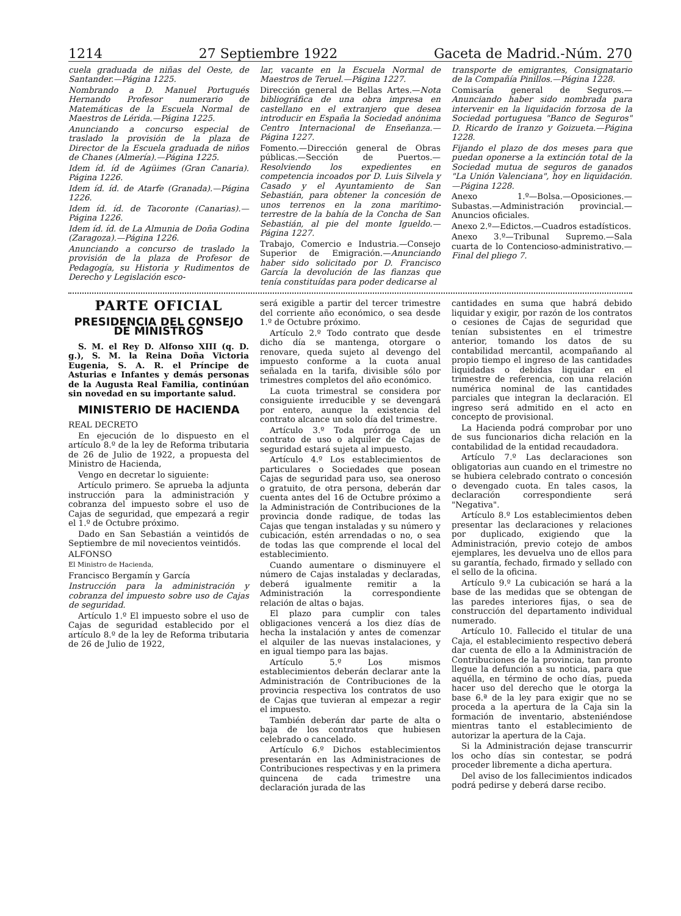1214 27 Septiembre 1922 Gaceta de Madrid.-Núm. 270
cuela graduada de niñas del Oeste, de Santander.—Página 1225.
Nombrando a D. Manuel Portugués Hernando Profesor numerario de Matemáticas de la Escuela Normal de Maestros de Lérida.—Página 1225.
Anunciando a concurso especial de traslado la provisión de la plaza de Director de la Escuela graduada de niños de Chanes (Almería).—Página 1225.
Idem íd. íd de Agüimes (Gran Canaria). Página 1226.
Idem íd. íd. de Atarfe (Granada).—Página 1226.
Idem íd. íd. de Tacoronte (Canarias).—Página 1226.
Idem íd. íd. de La Almunia de Doña Godina (Zaragoza).—Página 1226.
Anunciando a concurso de traslado la provisión de la plaza de Profesor de Pedagogía, su Historia y Rudimentos de Derecho y Legislación esco-
lar, vacante en la Escuela Normal de Maestros de Teruel.—Página 1227.
Dirección general de Bellas Artes.—Nota bibliográfica de una obra impresa en castellano en el extranjero que desea introducir en España la Sociedad anónima Centro Internacional de Enseñanza.—Página 1227.
Fomento.—Dirección general de Obras públicas.—Sección de Puertos.—Resolviendo los expedientes en competencia incoados por D. Luis Silvela y Casado y el Ayuntamiento de San Sebastián, para obtener la concesión de unos terrenos en la zona marítimo-terrestre de la bahía de la Concha de San Sebastián, al pie del monte Igueldo.—Página 1227.
Trabajo, Comercio e Industria.—Consejo Superior de Emigración.—Anunciando haber sido solicitado por D. Francisco García la devolución de las fianzas que tenía constituídas para poder dedicarse al
transporte de emigrantes, Consignatario de la Compañía Pinillos.—Página 1228.
Comisaría general de Seguros.—Anunciando haber sido nombrada para intervenir en la liquidación forzosa de la Sociedad portuguesa "Banco de Seguros" D. Ricardo de Iranzo y Goizueta.—Página 1228.
Fijando el plazo de dos meses para que puedan oponerse a la extinción total de la Sociedad mutua de seguros de ganados "La Unión Valenciana", hoy en liquidación.—Página 1228.
Anexo 1.º—Bolsa.—Oposiciones.—Subastas.—Administración provincial.—Anuncios oficiales.
Anexo 2.º—Edictos.—Cuadros estadísticos.
Anexo 3.º—Tribunal Supremo.—Sala cuarta de lo Contencioso-administrativo.—Final del pliego 7.
PARTE OFICIAL
PRESIDENCIA DEL CONSEJO DE MINISTROS
S. M. el Rey D. Alfonso XIII (q. D. g.), S. M. la Reina Doña Victoria Eugenia, S. A. R. el Príncipe de Asturias e Infantes y demás personas de la Augusta Real Familia, continúan sin novedad en su importante salud.
MINISTERIO DE HACIENDA
REAL DECRETO
En ejecución de lo dispuesto en el artículo 8.º de la ley de Reforma tributaria de 26 de Julio de 1922, a propuesta del Ministro de Hacienda,
Vengo en decretar lo siguiente:
Artículo primero. Se aprueba la adjunta instrucción para la administración y cobranza del impuesto sobre el uso de Cajas de seguridad, que empezará a regir el 1.º de Octubre próximo.
Dado en San Sebastián a veintidós de Septiembre de mil novecientos veintidós.
ALFONSO
El Ministro de Hacienda,
Francisco Bergamín y García
Instrucción para la administración y cobranza del impuesto sobre uso de Cajas de seguridad.
Artículo 1.º El impuesto sobre el uso de Cajas de seguridad establecido por el artículo 8.º de la ley de Reforma tributaria de 26 de Julio de 1922,
será exigible a partir del tercer trimestre del corriente año económico, o sea desde 1.º de Octubre próximo.
Artículo 2.º Todo contrato que desde dicho día se mantenga, otorgare o renovare, queda sujeto al devengo del impuesto conforme a la cuota anual señalada en la tarifa, divisible sólo por trimestres completos del año económico.
La cuota trimestral se considera por consiguiente irreducible y se devengará por entero, aunque la existencia del contrato alcance un solo día del trimestre.
Artículo 3.º Toda prórroga de un contrato de uso o alquiler de Cajas de seguridad estará sujeta al impuesto.
Artículo 4.º Los establecimientos de particulares o Sociedades que posean Cajas de seguridad para uso, sea oneroso o gratuito, de otra persona, deberán dar cuenta antes del 16 de Octubre próximo a la Administración de Contribuciones de la provincia donde radique, de todas las Cajas que tengan instaladas y su número y cubicación, estén arrendadas o no, o sea de todas las que comprende el local del establecimiento.
Cuando aumentare o disminuyere el número de Cajas instaladas y declaradas, deberá igualmente remitir a la Administración la correspondiente relación de altas o bajas.
El plazo para cumplir con tales obligaciones vencerá a los diez días de hecha la instalación y antes de comenzar el alquiler de las nuevas instalaciones, y en igual tiempo para las bajas.
Artículo 5.º Los mismos establecimientos deberán declarar ante la Administración de Contribuciones de la provincia respectiva los contratos de uso de Cajas que tuvieran al empezar a regir el impuesto.
También deberán dar parte de alta o baja de los contratos que hubiesen celebrado o cancelado.
Artículo 6.º Dichos establecimientos presentarán en las Administraciones de Contribuciones respectivas y en la primera quincena de cada trimestre una declaración jurada de las
cantidades en suma que habrá debido liquidar y exigir, por razón de los contratos o cesiones de Cajas de seguridad que tenían subsistentes en el trimestre anterior, tomando los datos de su contabilidad mercantil, acompañando al propio tiempo el ingreso de las cantidades liquidadas o debidas liquidar en el trimestre de referencia, con una relación numérica nominal de las cantidades parciales que integran la declaración. El ingreso será admitido en el acto en concepto de provisional.
La Hacienda podrá comprobar por uno de sus funcionarios dicha relación en la contabilidad de la entidad recaudadora.
Artículo 7.º Las declaraciones son obligatorias aun cuando en el trimestre no se hubiera celebrado contrato o concesión o devengado cuota. En tales casos, la declaración correspondiente será "Negativa".
Artículo 8.º Los establecimientos deben presentar las declaraciones y relaciones por duplicado, exigiendo que la Administración, previo cotejo de ambos ejemplares, les devuelva uno de ellos para su garantía, fechado, firmado y sellado con el sello de la oficina.
Artículo 9.º La cubicación se hará a la base de las medidas que se obtengan de las paredes interiores fijas, o sea de construcción del departamento individual numerado.
Artículo 10. Fallecido el titular de una Caja, el establecimiento respectivo deberá dar cuenta de ello a la Administración de Contribuciones de la provincia, tan pronto llegue la defunción a su noticia, para que aquélla, en término de ocho días, pueda hacer uso del derecho que le otorga la base 6.ª de la ley para exigir que no se proceda a la apertura de la Caja sin la formación de inventario, absteniéndose mientras tanto el establecimiento de autorizar la apertura de la Caja.
Si la Administración dejase transcurrir los ocho días sin contestar, se podrá proceder libremente a dicha apertura.
Del aviso de los fallecimientos indicados podrá pedirse y deberá darse recibo.